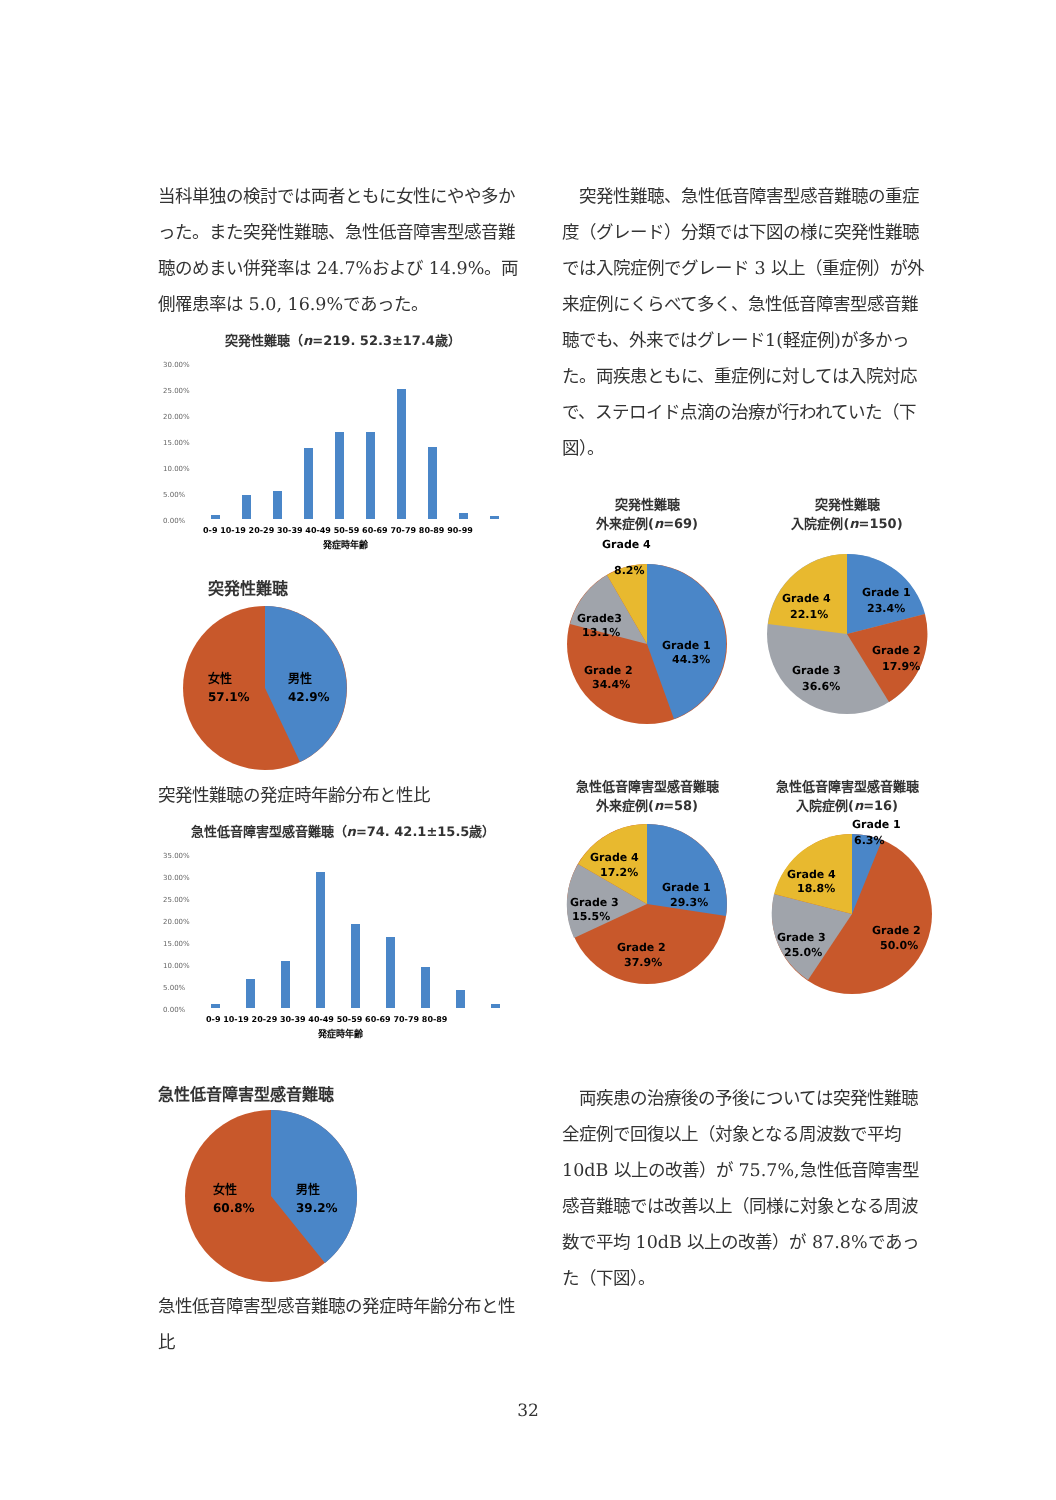当科単独の検討では両者ともに女性にやや多かった。また突発性難聴、急性低音障害型感音難聴のめまい併発率は 24.7%および 14.9%。両側罹患率は 5.0, 16.9%であった。
突発性難聴（n=219. 52.3±17.4歳）
30.00%
25.00%
20.00%
15.00%
10.00%
5.00%
0.00%
0-9 10-19 20-29 30-39 40-49 50-59 60-69 70-79 80-89 90-99
発症時年齢
突発性難聴
女性
57.1%
男性
42.9%
突発性難聴の発症時年齢分布と性比
急性低音障害型感音難聴（n=74. 42.1±15.5歳）
35.00%
30.00%
25.00%
20.00%
15.00%
10.00%
5.00%
0.00%
0-9 10-19 20-29 30-39 40-49 50-59 60-69 70-79 80-89
発症時年齢
急性低音障害型感音難聴
女性
60.8%
男性
39.2%
急性低音障害型感音難聴の発症時年齢分布と性比
　突発性難聴、急性低音障害型感音難聴の重症度（グレード）分類では下図の様に突発性難聴では入院症例でグレード 3 以上（重症例）が外来症例にくらべて多く、急性低音障害型感音難聴でも、外来ではグレード1(軽症例)が多かった。両疾患ともに、重症例に対しては入院対応で、ステロイド点滴の治療が行われていた（下図）。
突発性難聴
外来症例(n=69)
Grade 4
8.2%
Grade3
13.1%
Grade 1
44.3%
Grade 2
34.4%
突発性難聴
入院症例(n=150)
Grade 1
23.4%
Grade 4
22.1%
Grade 2
17.9%
Grade 3
36.6%
急性低音障害型感音難聴
外来症例(n=58)
Grade 4
17.2%
Grade 3
15.5%
Grade 1
29.3%
Grade 2
37.9%
急性低音障害型感音難聴
入院症例(n=16)
Grade 1
6.3%
Grade 4
18.8%
Grade 3
25.0%
Grade 2
50.0%
　両疾患の治療後の予後については突発性難聴全症例で回復以上（対象となる周波数で平均 10dB 以上の改善）が 75.7%,急性低音障害型感音難聴では改善以上（同様に対象となる周波数で平均 10dB 以上の改善）が 87.8%であった（下図）。
32